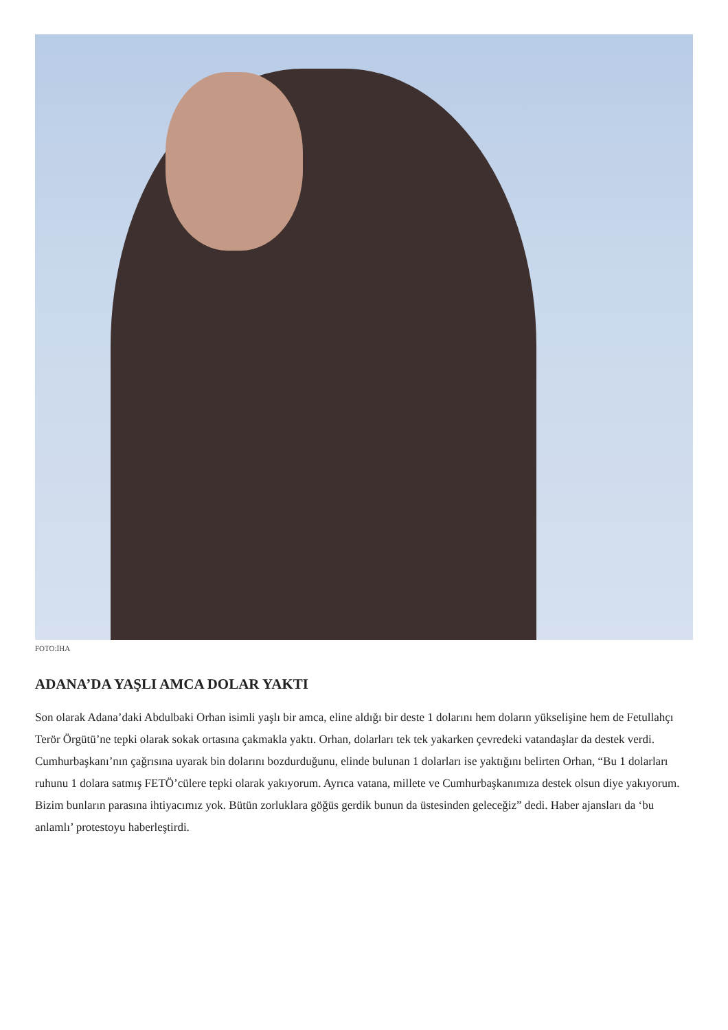FOTO:İHA
ADANA’DA YAŞLI AMCA DOLAR YAKTI
Son olarak Adana’daki Abdulbaki Orhan isimli yaşlı bir amca, eline aldığı bir deste 1 dolarını hem doların yükselişine hem de Fetullahçı Terör Örgütü’ne tepki olarak sokak ortasına çakmakla yaktı. Orhan, dolarları tek tek yakarken çevredeki vatandaşlar da destek verdi. Cumhurbaşkanı’nın çağrısına uyarak bin dolarını bozdurduğunu, elinde bulunan 1 dolarları ise yaktığını belirten Orhan, “Bu 1 dolarları ruhunu 1 dolara satmış FETÖ’cülere tepki olarak yakıyorum. Ayrıca vatana, millete ve Cumhurbaşkanımıza destek olsun diye yakıyorum. Bizim bunların parasına ihtiyacımız yok. Bütün zorluklara göğüs gerdik bunun da üstesinden geleceğiz” dedi. Haber ajansları da ‘bu anlamlı’ protestoyu haberleştirdi.